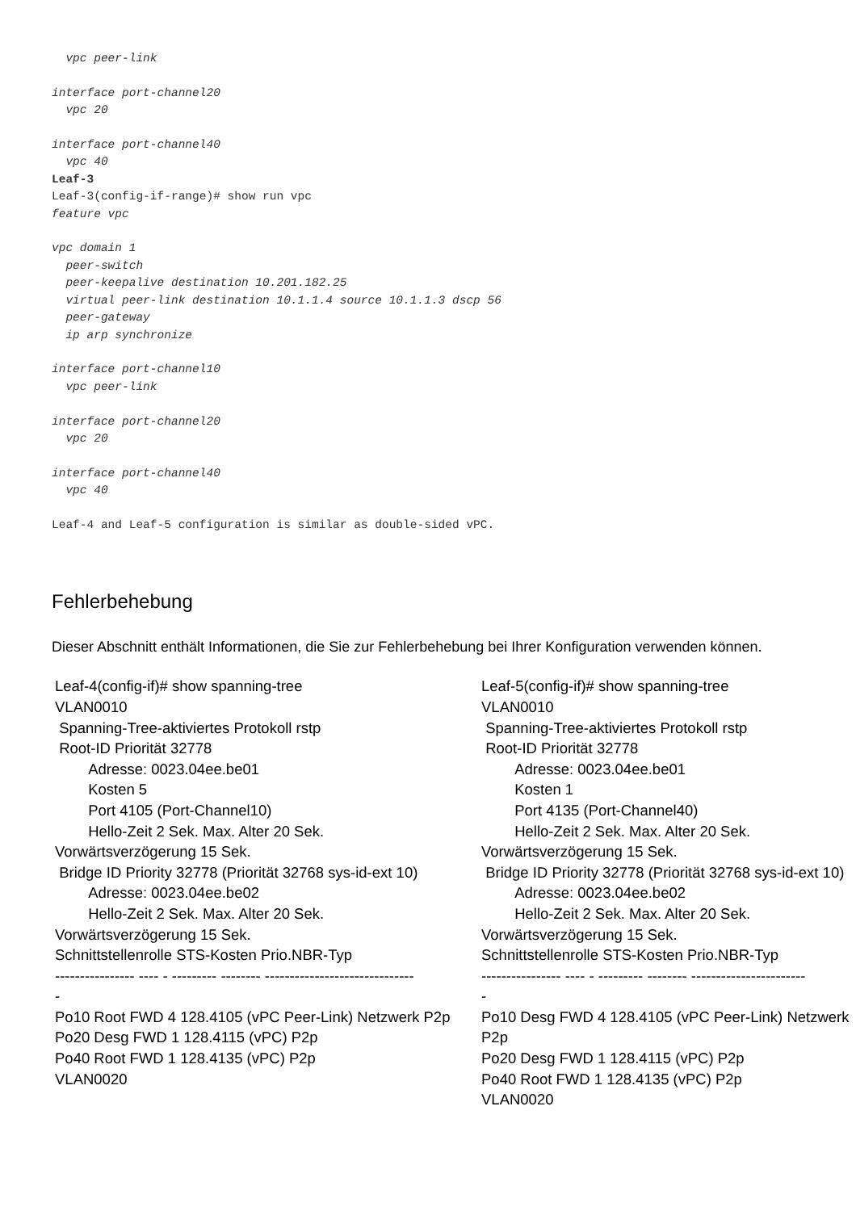vpc peer-link

interface port-channel20
  vpc 20

interface port-channel40
  vpc 40
Leaf-3
Leaf-3(config-if-range)# show run vpc
feature vpc

vpc domain 1
  peer-switch
  peer-keepalive destination 10.201.182.25
  virtual peer-link destination 10.1.1.4 source 10.1.1.3 dscp 56
  peer-gateway
  ip arp synchronize

interface port-channel10
  vpc peer-link

interface port-channel20
  vpc 20

interface port-channel40
  vpc 40

Leaf-4 and Leaf-5 configuration is similar as double-sided vPC.
Fehlerbehebung
Dieser Abschnitt enthält Informationen, die Sie zur Fehlerbehebung bei Ihrer Konfiguration verwenden können.
| Leaf-4(config-if)# show spanning-tree VLAN0010 Spanning-Tree-aktiviertes Protokoll rstp Root-ID Priorität 32778 Adresse: 0023.04ee.be01 Kosten 5 Port 4105 (Port-Channel10) Hello-Zeit 2 Sek. Max. Alter 20 Sek. Vorwärtsverzögerung 15 Sek. Bridge ID Priority 32778 (Priorität 32768 sys-id-ext 10) Adresse: 0023.04ee.be02 Hello-Zeit 2 Sek. Max. Alter 20 Sek. Vorwärtsverzögerung 15 Sek. Schnittstellenrolle STS-Kosten Prio.NBR-Typ ---------------- ---- - --------- -------- ------------------------------ - Po10 Root FWD 4 128.4105 (vPC Peer-Link) Netzwerk P2p Po20 Desg FWD 1 128.4115 (vPC) P2p Po40 Root FWD 1 128.4135 (vPC) P2p VLAN0020 | Leaf-5(config-if)# show spanning-tree VLAN0010 Spanning-Tree-aktiviertes Protokoll rstp Root-ID Priorität 32778 Adresse: 0023.04ee.be01 Kosten 1 Port 4135 (Port-Channel40) Hello-Zeit 2 Sek. Max. Alter 20 Sek. Vorwärtsverzögerung 15 Sek. Bridge ID Priority 32778 (Priorität 32768 sys-id-ext 10) Adresse: 0023.04ee.be02 Hello-Zeit 2 Sek. Max. Alter 20 Sek. Vorwärtsverzögerung 15 Sek. Schnittstellenrolle STS-Kosten Prio.NBR-Typ ---------------- ---- - --------- -------- ----------------------- - Po10 Desg FWD 4 128.4105 (vPC Peer-Link) Netzwerk P2p Po20 Desg FWD 1 128.4115 (vPC) P2p Po40 Root FWD 1 128.4135 (vPC) P2p VLAN0020 |